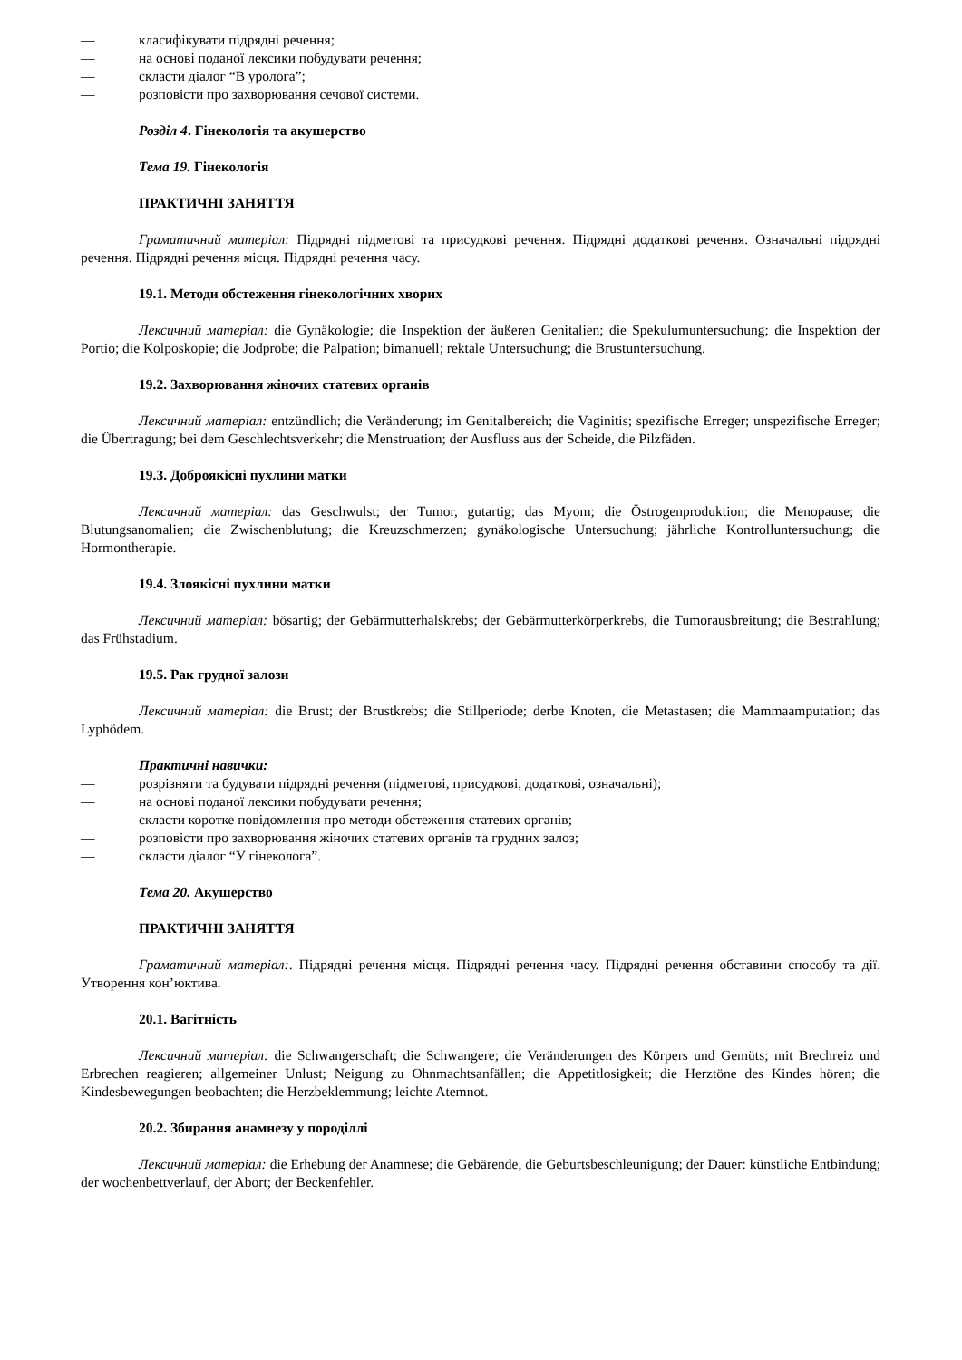— класифікувати підрядні речення;
— на основі поданої лексики побудувати речення;
— скласти діалог “В уролога”;
— розповісти про захворювання сечової системи.
Розділ 4. Гінекологія та акушерство
Тема 19. Гінекологія
ПРАКТИЧНІ ЗАНЯТТЯ
Граматичний матеріал: Підрядні підметові та присудкові речення. Підрядні додаткові речення. Означальні підрядні речення. Підрядні речення місця. Підрядні речення часу.
19.1. Методи обстеження гінекологічних хворих
Лексичний матеріал: die Gynäkologie; die Inspektion der äußeren Genitalien; die Spekulumuntersuchung; die Inspektion der Portio; die Kolposkopie; die Jodprobe; die Palpation; bimanuell; rektale Untersuchung; die Brustuntersuchung.
19.2. Захворювання жіночих статевих органів
Лексичний матеріал: entzündlich; die Veränderung; im Genitalbereich; die Vaginitis; spezifische Erreger; unspezifische Erreger; die Übertragung; bei dem Geschlechtsverkehr; die Menstruation; der Ausfluss aus der Scheide, die Pilzfäden.
19.3. Доброякісні пухлини матки
Лексичний матеріал: das Geschwulst; der Tumor, gutartig; das Myom; die Östrogenproduktion; die Menopause; die Blutungsanomalien; die Zwischenblutung; die Kreuzschmerzen; gynäkologische Untersuchung; jährliche Kontrolluntersuchung; die Hormontherapie.
19.4. Злоякісні пухлини матки
Лексичний матеріал: bösartig; der Gebärmutterhalskrebs; der Gebärmutterkörperkrebs, die Tumorausbreitung; die Bestrahlung; das Frühstadium.
19.5. Рак грудної залози
Лексичний матеріал: die Brust; der Brustkrebs; die Stillperiode; derbe Knoten, die Metastasen; die Mammaamputation; das Lyphödem.
Практичні навички:
— розрізняти та будувати підрядні речення (підметові, присудкові, додаткові, означальні);
— на основі поданої лексики побудувати речення;
— скласти коротке повідомлення про методи обстеження статевих органів;
— розповісти про захворювання жіночих статевих органів та грудних залоз;
— скласти діалог “У гінеколога”.
Тема 20. Акушерство
ПРАКТИЧНІ ЗАНЯТТЯ
Граматичний матеріал:. Підрядні речення місця. Підрядні речення часу. Підрядні речення обставини способу та дії. Утворення кон’юктива.
20.1. Вагітність
Лексичний матеріал: die Schwangerschaft; die Schwangere; die Veränderungen des Körpers und Gemüts; mit Brechreiz und Erbrechen reagieren; allgemeiner Unlust; Neigung zu Ohnmachtsanfällen; die Appetitlosigkeit; die Herztöne des Kindes hören; die Kindesbewegungen beobachten; die Herzbeklemmung; leichte Atemnot.
20.2. Збирання анамнезу у породіллі
Лексичний матеріал: die Erhebung der Anamnese; die Gebärende, die Geburtsbeschleunigung; der Dauer: künstliche Entbindung; der wochenbettverlauf, der Abort; der Beckenfehler.